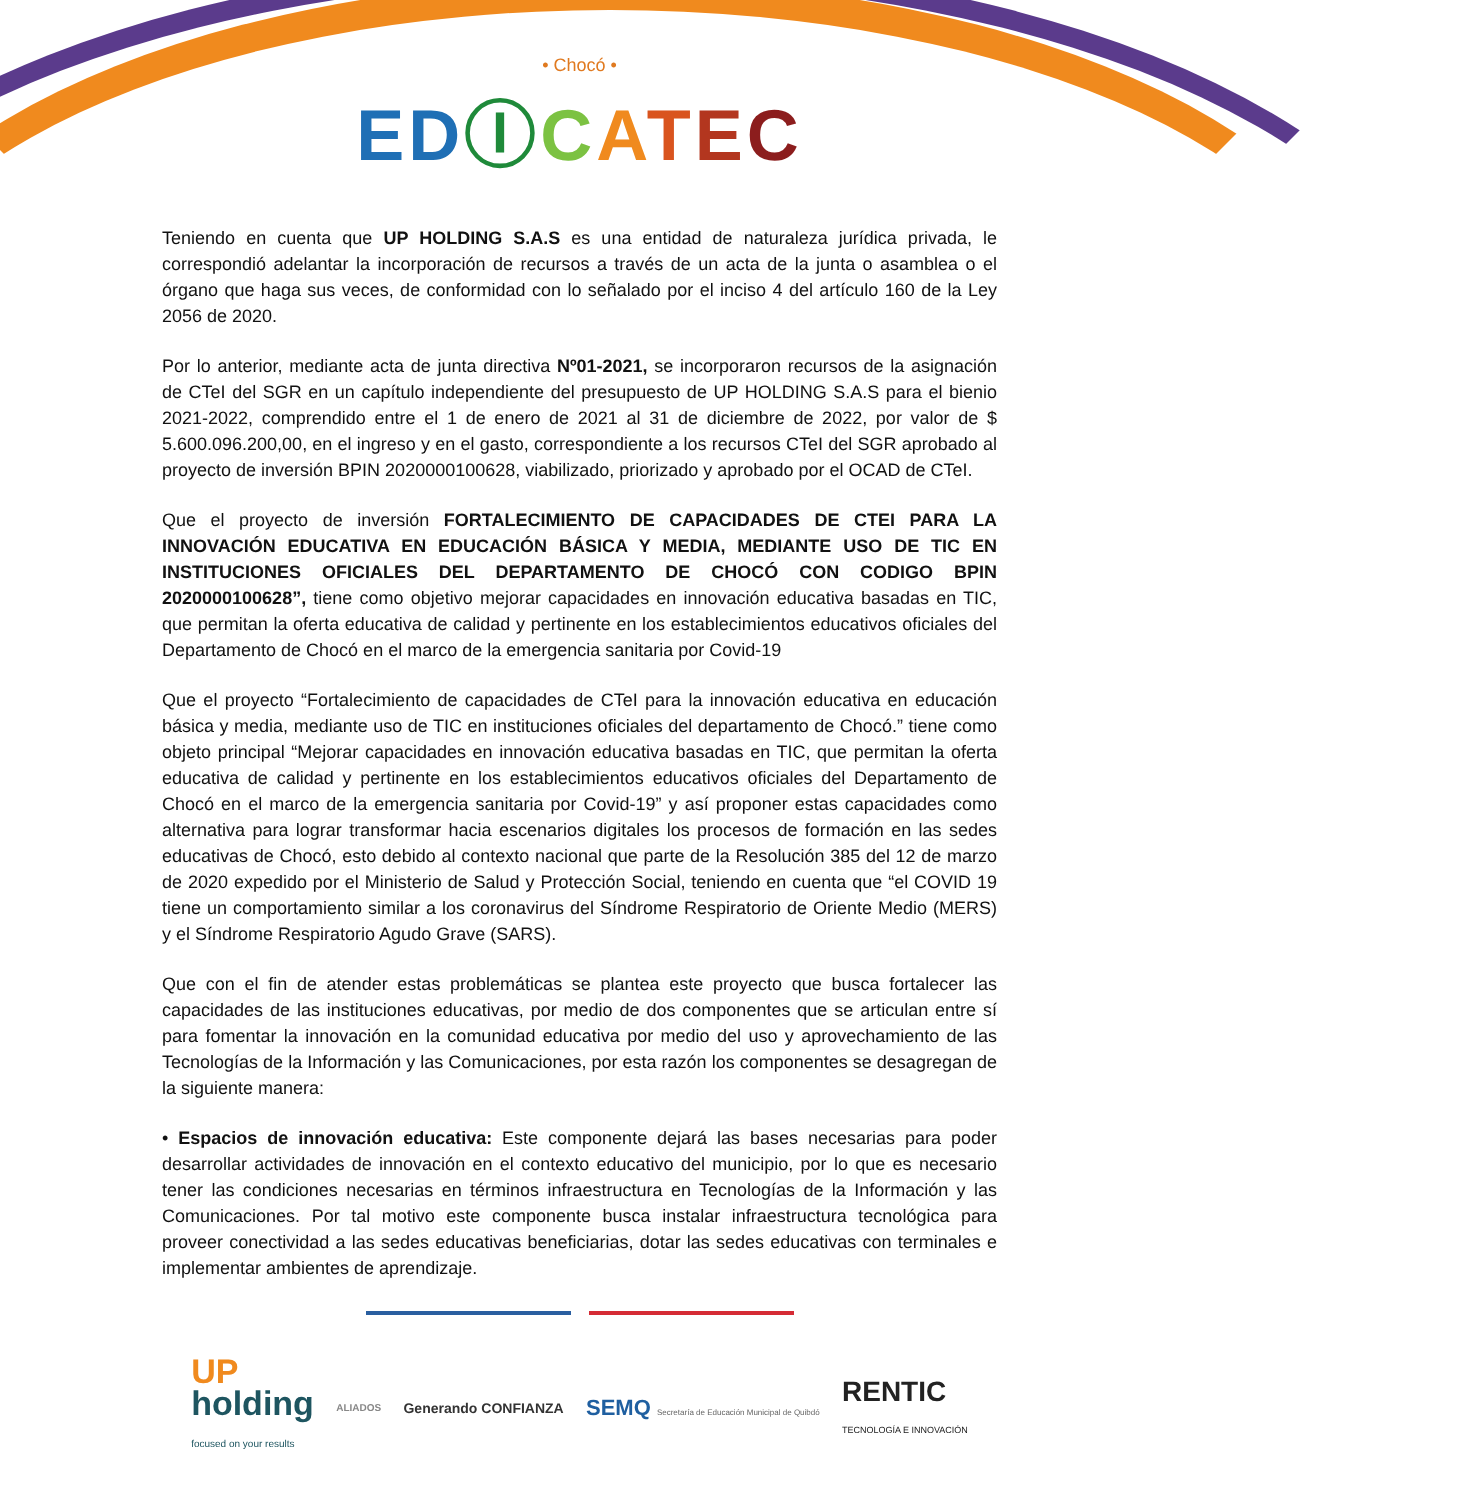• Chocó •
EDⒾCATEC
Teniendo en cuenta que UP HOLDING S.A.S es una entidad de naturaleza jurídica privada, le correspondió adelantar la incorporación de recursos a través de un acta de la junta o asamblea o el órgano que haga sus veces, de conformidad con lo señalado por el inciso 4 del artículo 160 de la Ley 2056 de 2020.
Por lo anterior, mediante acta de junta directiva Nº01-2021, se incorporaron recursos de la asignación de CTeI del SGR en un capítulo independiente del presupuesto de UP HOLDING S.A.S para el bienio 2021-2022, comprendido entre el 1 de enero de 2021 al 31 de diciembre de 2022, por valor de $ 5.600.096.200,00, en el ingreso y en el gasto, correspondiente a los recursos CTeI del SGR aprobado al proyecto de inversión BPIN 2020000100628, viabilizado, priorizado y aprobado por el OCAD de CTeI.
Que el proyecto de inversión FORTALECIMIENTO DE CAPACIDADES DE CTEI PARA LA INNOVACIÓN EDUCATIVA EN EDUCACIÓN BÁSICA Y MEDIA, MEDIANTE USO DE TIC EN INSTITUCIONES OFICIALES DEL DEPARTAMENTO DE CHOCÓ CON CODIGO BPIN 2020000100628”, tiene como objetivo mejorar capacidades en innovación educativa basadas en TIC, que permitan la oferta educativa de calidad y pertinente en los establecimientos educativos oficiales del Departamento de Chocó en el marco de la emergencia sanitaria por Covid-19
Que el proyecto “Fortalecimiento de capacidades de CTeI para la innovación educativa en educación básica y media, mediante uso de TIC en instituciones oficiales del departamento de Chocó.” tiene como objeto principal “Mejorar capacidades en innovación educativa basadas en TIC, que permitan la oferta educativa de calidad y pertinente en los establecimientos educativos oficiales del Departamento de Chocó en el marco de la emergencia sanitaria por Covid-19” y así proponer estas capacidades como alternativa para lograr transformar hacia escenarios digitales los procesos de formación en las sedes educativas de Chocó, esto debido al contexto nacional que parte de la Resolución 385 del 12 de marzo de 2020 expedido por el Ministerio de Salud y Protección Social, teniendo en cuenta que “el COVID 19 tiene un comportamiento similar a los coronavirus del Síndrome Respiratorio de Oriente Medio (MERS) y el Síndrome Respiratorio Agudo Grave (SARS).
Que con el fin de atender estas problemáticas se plantea este proyecto que busca fortalecer las capacidades de las instituciones educativas, por medio de dos componentes que se articulan entre sí para fomentar la innovación en la comunidad educativa por medio del uso y aprovechamiento de las Tecnologías de la Información y las Comunicaciones, por esta razón los componentes se desagregan de la siguiente manera:
• Espacios de innovación educativa: Este componente dejará las bases necesarias para poder desarrollar actividades de innovación en el contexto educativo del municipio, por lo que es necesario tener las condiciones necesarias en términos infraestructura en Tecnologías de la Información y las Comunicaciones. Por tal motivo este componente busca instalar infraestructura tecnológica para proveer conectividad a las sedes educativas beneficiarias, dotar las sedes educativas con terminales e implementar ambientes de aprendizaje.
UP
holding
focused on your results
ALIADOS
Generando CONFIANZA
SEMQ Secretaría de Educación Municipal de Quibdó
RENTIC
TECNOLOGÍA E INNOVACIÓN